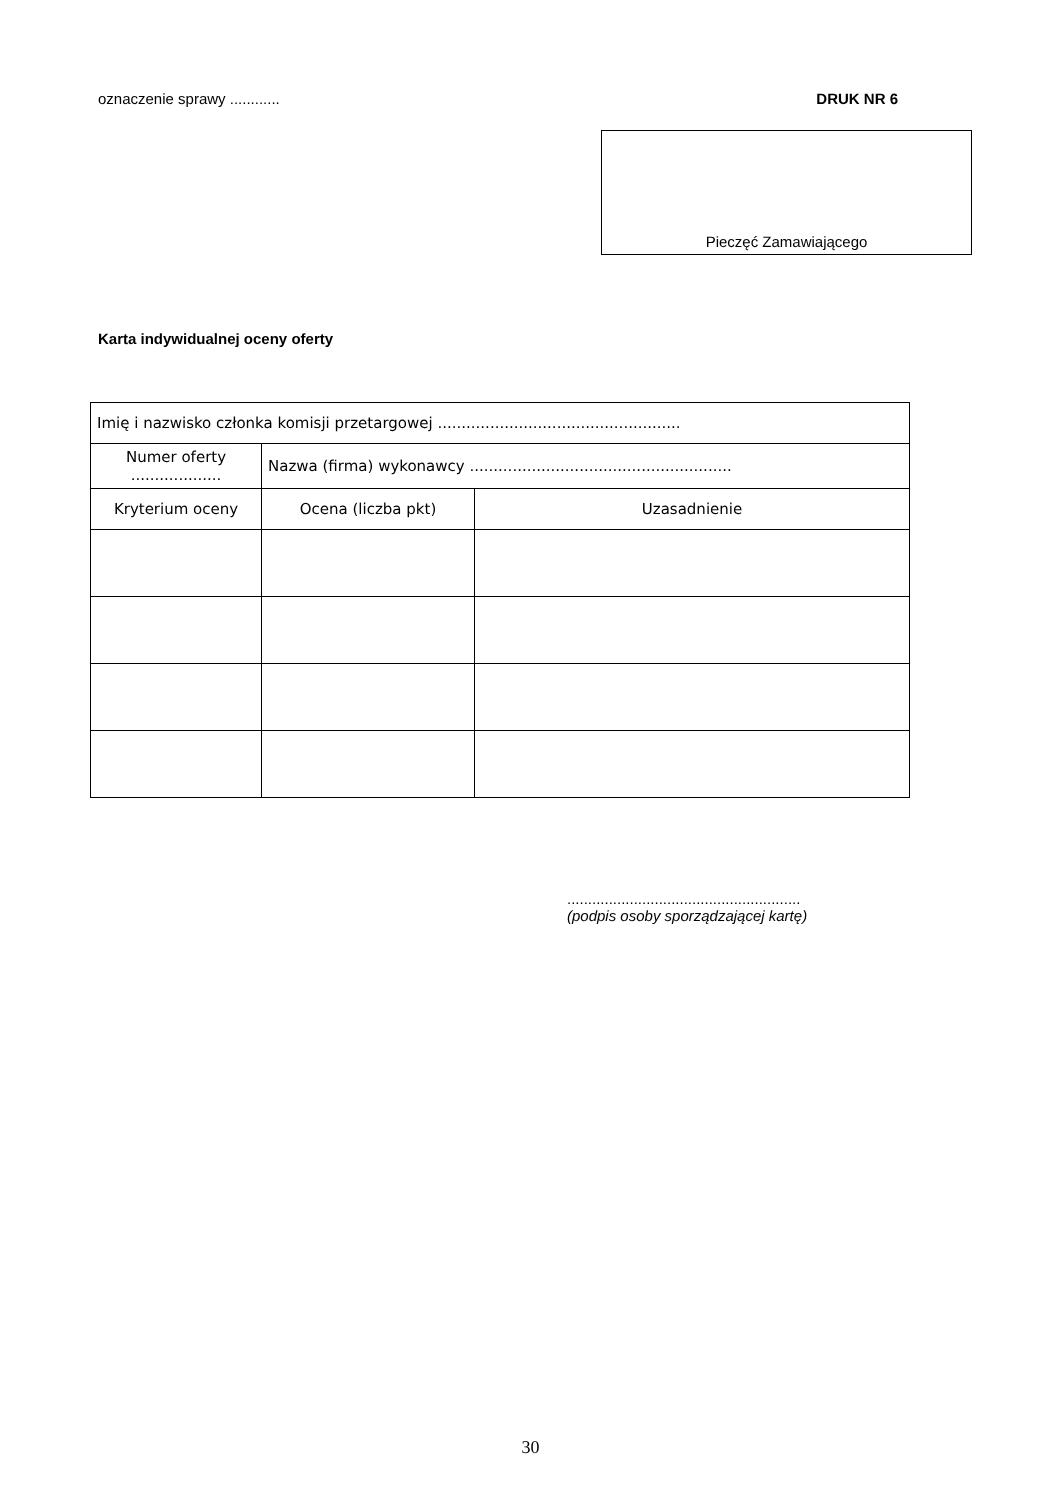oznaczenie sprawy ............ DRUK NR 6
Pieczęć Zamawiającego
Karta indywidualnej oceny oferty
| Imię i nazwisko członka komisji przetargowej ................................................... | | |
| Numer oferty ................... | Nazwa (firma) wykonawcy ....................................................... | |
| Kryterium oceny | Ocena (liczba pkt) | Uzasadnienie |
........................................................
(podpis osoby sporządzającej kartę)
30